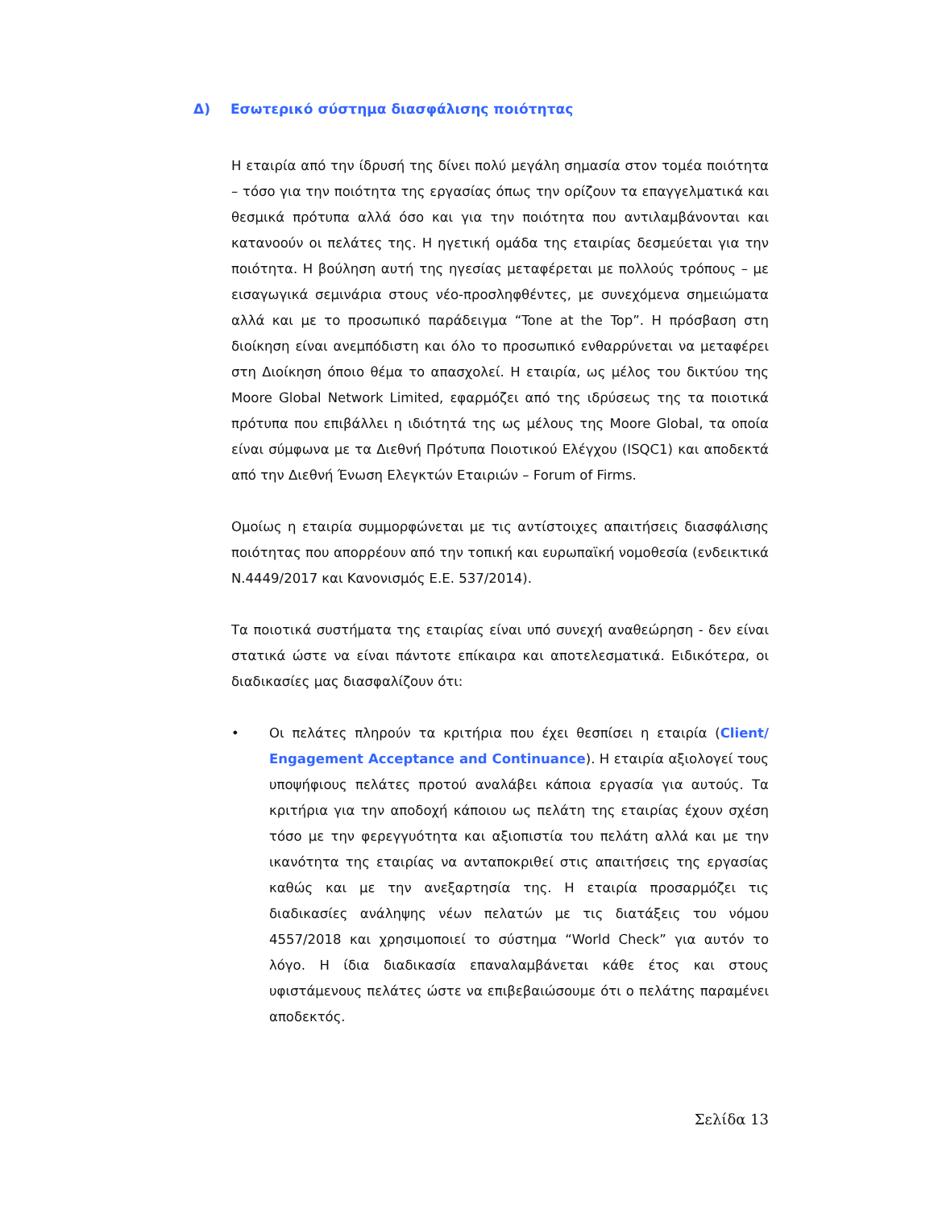Δ) Εσωτερικό σύστημα διασφάλισης ποιότητας
Η εταιρία από την ίδρυσή της δίνει πολύ μεγάλη σημασία στον τομέα ποιότητα – τόσο για την ποιότητα της εργασίας όπως την ορίζουν τα επαγγελματικά και θεσμικά πρότυπα αλλά όσο και για την ποιότητα που αντιλαμβάνονται και κατανοούν οι πελάτες της. Η ηγετική ομάδα της εταιρίας δεσμεύεται για την ποιότητα. Η βούληση αυτή της ηγεσίας μεταφέρεται με πολλούς τρόπους – με εισαγωγικά σεμινάρια στους νέο-προσληφθέντες, με συνεχόμενα σημειώματα αλλά και με το προσωπικό παράδειγμα “Tone at the Top”. Η πρόσβαση στη διοίκηση είναι ανεμπόδιστη και όλο το προσωπικό ενθαρρύνεται να μεταφέρει στη Διοίκηση όποιο θέμα το απασχολεί. Η εταιρία, ως μέλος του δικτύου της Moore Global Network Limited, εφαρμόζει από της ιδρύσεως της τα ποιοτικά πρότυπα που επιβάλλει η ιδιότητά της ως μέλους της Moore Global, τα οποία είναι σύμφωνα με τα Διεθνή Πρότυπα Ποιοτικού Ελέγχου (ISQC1) και αποδεκτά από την Διεθνή Ένωση Ελεγκτών Εταιριών – Forum of Firms.
Ομοίως η εταιρία συμμορφώνεται με τις αντίστοιχες απαιτήσεις διασφάλισης ποιότητας που απορρέουν από την τοπική και ευρωπαϊκή νομοθεσία (ενδεικτικά Ν.4449/2017 και Κανονισμός Ε.Ε. 537/2014).
Τα ποιοτικά συστήματα της εταιρίας είναι υπό συνεχή αναθεώρηση - δεν είναι στατικά ώστε να είναι πάντοτε επίκαιρα και αποτελεσματικά. Ειδικότερα, οι διαδικασίες μας διασφαλίζουν ότι:
• Οι πελάτες πληρούν τα κριτήρια που έχει θεσπίσει η εταιρία (Client/ Engagement Acceptance and Continuance). Η εταιρία αξιολογεί τους υποψήφιους πελάτες προτού αναλάβει κάποια εργασία για αυτούς. Τα κριτήρια για την αποδοχή κάποιου ως πελάτη της εταιρίας έχουν σχέση τόσο με την φερεγγυότητα και αξιοπιστία του πελάτη αλλά και με την ικανότητα της εταιρίας να ανταποκριθεί στις απαιτήσεις της εργασίας καθώς και με την ανεξαρτησία της. Η εταιρία προσαρμόζει τις διαδικασίες ανάληψης νέων πελατών με τις διατάξεις του νόμου 4557/2018 και χρησιμοποιεί το σύστημα “World Check” για αυτόν το λόγο. Η ίδια διαδικασία επαναλαμβάνεται κάθε έτος και στους υφιστάμενους πελάτες ώστε να επιβεβαιώσουμε ότι ο πελάτης παραμένει αποδεκτός.
Σελίδα 13